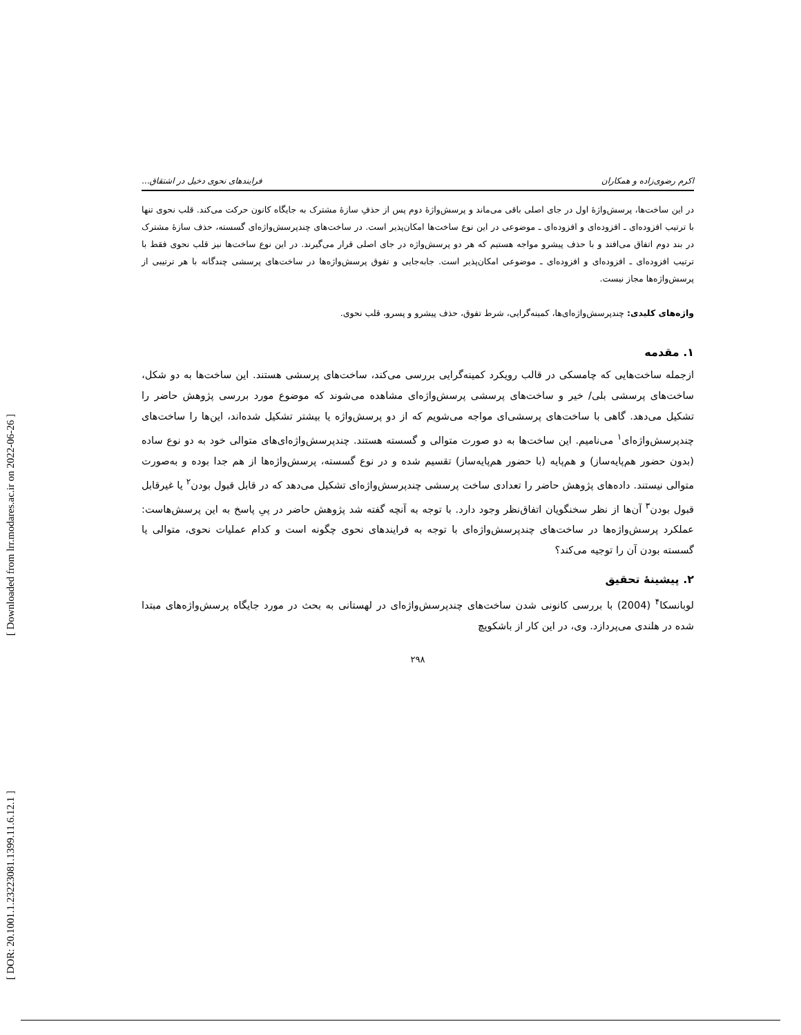[ Downloaded from lrr.modares.ac.ir on 2022-06-26 ]
[ DOR: 20.1001.1.23223081.1399.11.6.12.1 ]
اکرم رضوی‌زاده و همکاران فرایندهای نحوی دخیل در اشتقاق...
در این ساخت‌ها، پرسش‌واژۀ اول در جای اصلی باقی می‌ماند و پرسش‌واژۀ دوم پس از حذفِ سازۀ مشترک به جایگاه کانون حرکت می‌کند. قلب نحوی تنها با ترتیب افزوده‌ای ـ افزوده‌ای و افزوده‌ای ـ موضوعی در این نوع ساخت‌ها امکان‌پذیر است. در ساخت‌های چندپرسش‌واژه‌ای گسسته، حذف سازۀ مشترک در بند دوم اتفاق می‌افتد و با حذف پیشرو مواجه هستیم که هر دو پرسش‌واژه در جای اصلی قرار می‌گیرند. در این نوع ساخت‌ها نیز قلب نحوی فقط با ترتیب افزوده‌ای ـ افزوده‌ای و افزوده‌ای ـ موضوعی امکان‌پذیر است. جابه‌جایی و تفوق پرسش‌واژه‌ها در ساخت‌های پرسشی چندگانه با هر ترتیبی از پرسش‌واژه‌ها مجاز نیست.
واژه‌های کلیدی: چندپرسش‌واژه‌ای‌ها، کمینه‌گرایی، شرط تفوق، حذف پیشرو و پسرو، قلب نحوی.
۱. مقدمه
ازجمله ساخت‌هایی که چامسکی در قالب رویکرد کمینه‌گرایی بررسی می‌کند، ساخت‌های پرسشی هستند. این ساخت‌ها به دو شکل، ساخت‌های پرسشی بلی/ خیر و ساخت‌های پرسشی پرسش‌واژه‌ای مشاهده می‌شوند که موضوع مورد بررسی پژوهش حاضر را تشکیل می‌دهد. گاهی با ساخت‌های پرسشی‌ای مواجه می‌شویم که از دو پرسش‌واژه یا بیشتر تشکیل شده‌اند، این‌ها را ساخت‌های چندپرسش‌واژه‌ای<sup>۱</sup> می‌نامیم. این ساخت‌ها به دو صورت متوالی و گسسته هستند. چندپرسش‌واژه‌ای‌های متوالی خود به دو نوع ساده (بدون حضور هم‌پایه‌ساز) و هم‌پایه (با حضور هم‌پایه‌ساز) تقسیم شده و در نوع گسسته، پرسش‌واژه‌ها از هم جدا بوده و به‌صورت متوالی نیستند. داده‌های پژوهش حاضر را تعدادی ساخت پرسشی چندپرسش‌واژه‌ای تشکیل می‌دهد که در قابل قبول بودن<sup>۲</sup> یا غیرقابل قبول بودن<sup>۳</sup> آن‌ها از نظر سخنگویان اتفاق‌نظر وجود دارد. با توجه به آنچه گفته شد پژوهش حاضر در پیِ پاسخ به این پرسش‌هاست: عملکرد پرسش‌واژه‌ها در ساخت‌های چندپرسش‌واژه‌ای با توجه به فرایندهای نحوی چگونه است و کدام عملیات نحوی، متوالی یا گسسته بودن آن را توجیه می‌کند؟
۲. پیشینۀ تحقیق
لوبانسکا<sup>۴</sup> (2004) با بررسی کانونی شدن ساخت‌های چندپرسش‌واژه‌ای در لهستانی به بحث در مورد جایگاه پرسش‌واژه‌های مبتدا شده در هلندی می‌پردازد. وی، در این کار از باشکویچ
۲۹۸